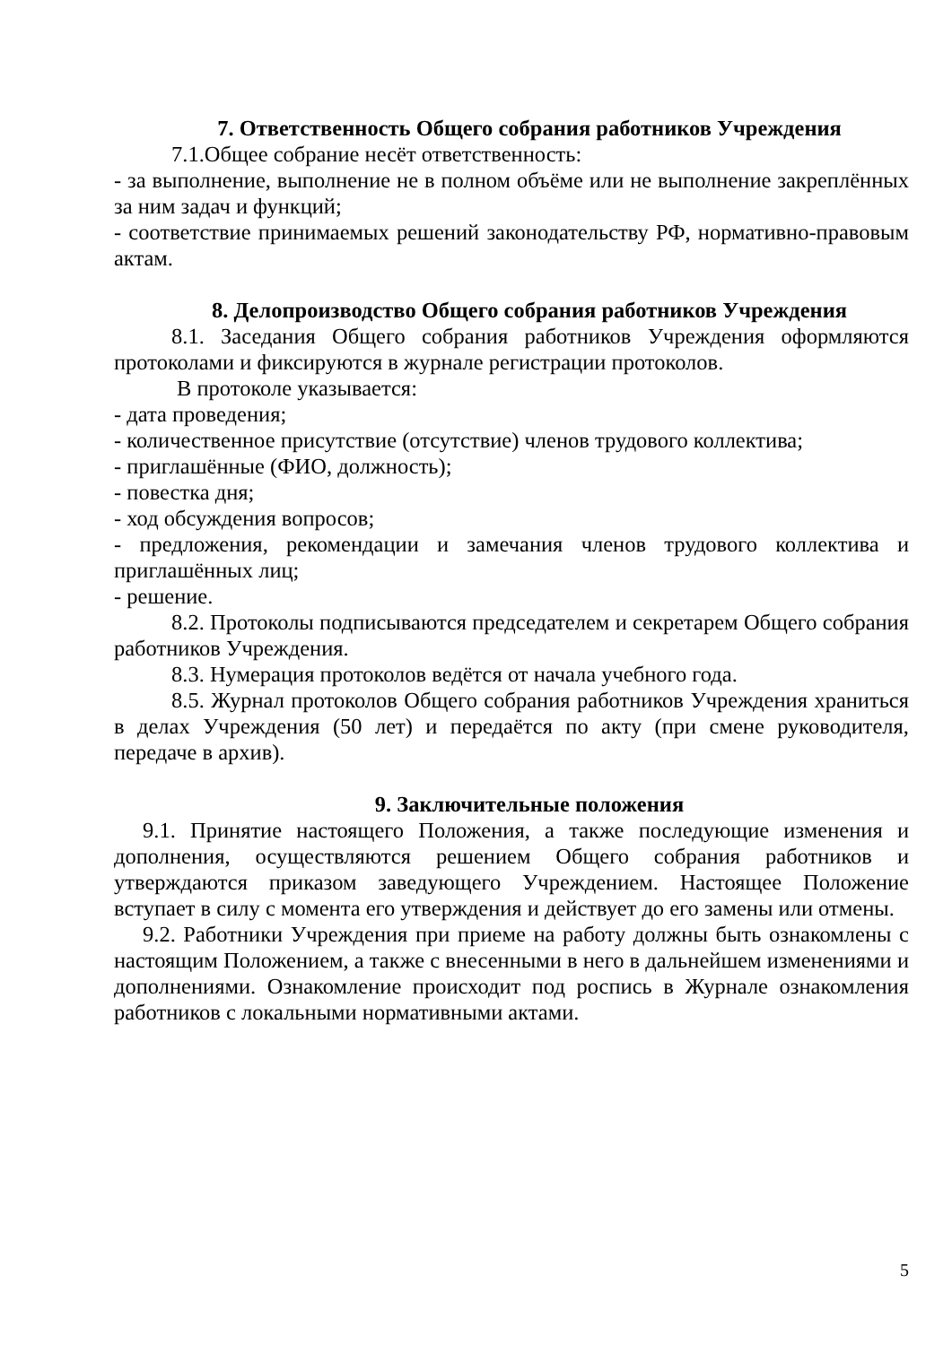7. Ответственность Общего собрания работников Учреждения
7.1.Общее собрание несёт ответственность:
- за выполнение, выполнение не в полном объёме или не выполнение закреплённых за ним задач и функций;
- соответствие принимаемых решений законодательству РФ, нормативно-правовым актам.
8. Делопроизводство Общего собрания работников Учреждения
8.1. Заседания Общего собрания работников Учреждения оформляются протоколами и фиксируются в журнале регистрации протоколов.
В протоколе указывается:
- дата проведения;
- количественное присутствие (отсутствие) членов трудового коллектива;
- приглашённые (ФИО, должность);
- повестка дня;
- ход обсуждения вопросов;
- предложения, рекомендации и замечания членов трудового коллектива и приглашённых лиц;
- решение.
8.2. Протоколы подписываются председателем и секретарем Общего собрания работников Учреждения.
8.3. Нумерация протоколов ведётся от начала учебного года.
8.5. Журнал протоколов Общего собрания работников Учреждения храниться в делах Учреждения (50 лет) и передаётся по акту (при смене руководителя, передаче в архив).
9. Заключительные положения
9.1. Принятие настоящего Положения, а также последующие изменения и дополнения, осуществляются решением Общего собрания работников и утверждаются приказом заведующего Учреждением. Настоящее Положение вступает в силу с момента его утверждения и действует до его замены или отмены.
9.2. Работники Учреждения при приеме на работу должны быть ознакомлены с настоящим Положением, а также с внесенными в него в дальнейшем изменениями и дополнениями. Ознакомление происходит под роспись в Журнале ознакомления работников с локальными нормативными актами.
5